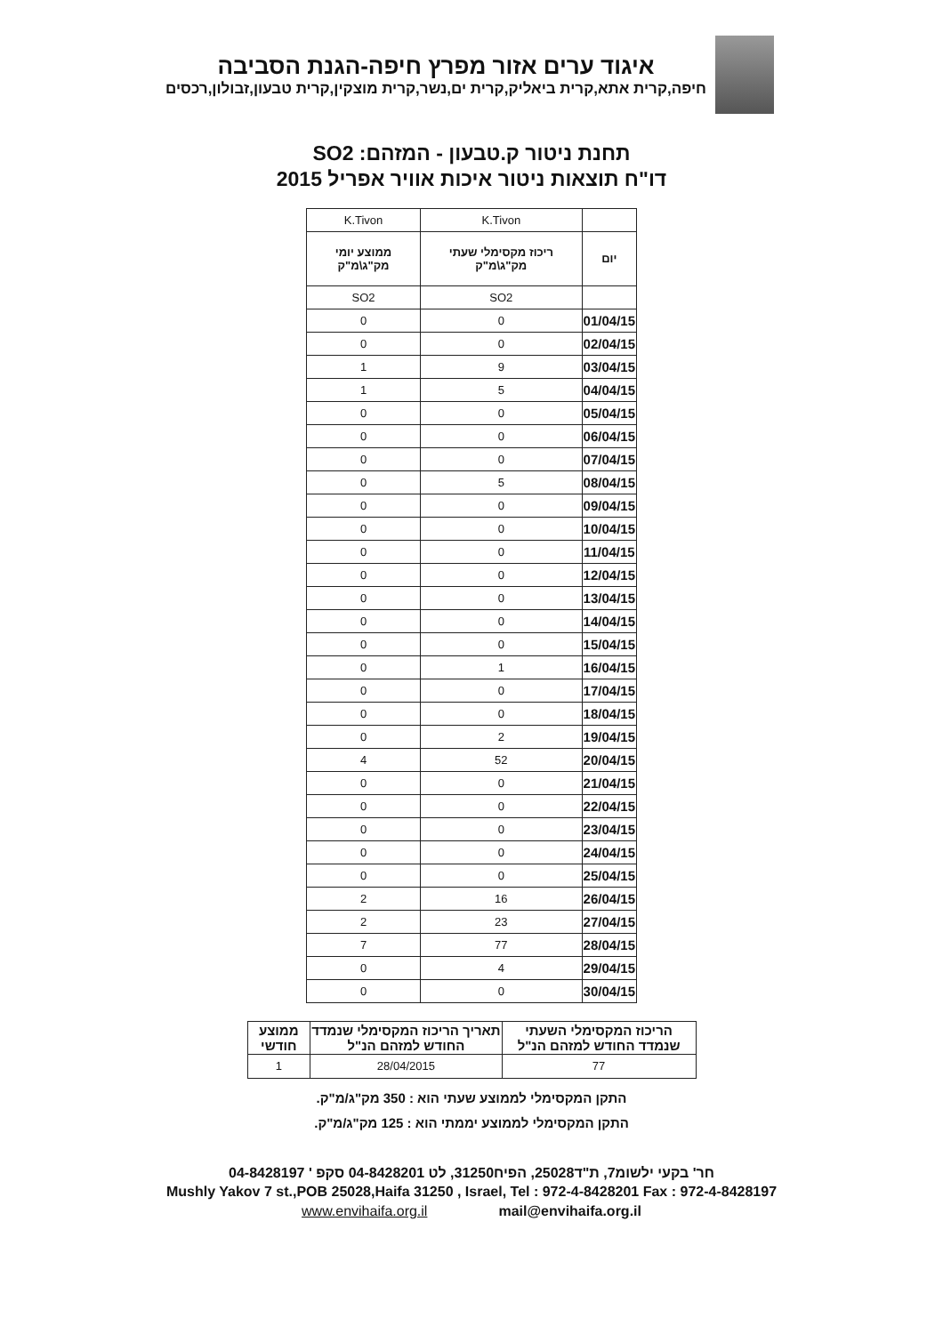איגוד ערים אזור מפרץ חיפה-הגנת הסביבה
חיפה,קרית אתא,קרית ביאליק,קרית ים,נשר,קרית מוצקין,קרית טבעון,זבולון,רכסים
תחנת ניטור ק.טבעון - המזהם: SO2
דו"ח תוצאות ניטור איכות אוויר אפריל 2015
| | K.Tivon | K.Tivon |
| יום | ריכוז מקסימלי שעתי מק"ג\מ"ק | ממוצע יומי מק"ג\מ"ק |
| | SO2 | SO2 |
| 01/04/15 | 0 | 0 |
| 02/04/15 | 0 | 0 |
| 03/04/15 | 9 | 1 |
| 04/04/15 | 5 | 1 |
| 05/04/15 | 0 | 0 |
| 06/04/15 | 0 | 0 |
| 07/04/15 | 0 | 0 |
| 08/04/15 | 5 | 0 |
| 09/04/15 | 0 | 0 |
| 10/04/15 | 0 | 0 |
| 11/04/15 | 0 | 0 |
| 12/04/15 | 0 | 0 |
| 13/04/15 | 0 | 0 |
| 14/04/15 | 0 | 0 |
| 15/04/15 | 0 | 0 |
| 16/04/15 | 1 | 0 |
| 17/04/15 | 0 | 0 |
| 18/04/15 | 0 | 0 |
| 19/04/15 | 2 | 0 |
| 20/04/15 | 52 | 4 |
| 21/04/15 | 0 | 0 |
| 22/04/15 | 0 | 0 |
| 23/04/15 | 0 | 0 |
| 24/04/15 | 0 | 0 |
| 25/04/15 | 0 | 0 |
| 26/04/15 | 16 | 2 |
| 27/04/15 | 23 | 2 |
| 28/04/15 | 77 | 7 |
| 29/04/15 | 4 | 0 |
| 30/04/15 | 0 | 0 |
| הריכוז המקסימלי השעתי שנמדד החודש למזהם הנ"ל | תאריך הריכוז המקסימלי שנמדד החודש למזהם הנ"ל | ממוצע חודשי |
| --- | --- | --- |
| 77 | 28/04/2015 | 1 |
התקן המקסימלי לממוצע שעתי הוא : 350 מק"ג/מ"ק.
התקן המקסימלי לממוצע יממתי הוא : 125 מק"ג/מ"ק.
חר' בקעי ילשומ7, ת"ד25028, הפיח31250, לט 04-8428201 סקפ ' 04-8428197
Mushly Yakov 7 st.,POB 25028,Haifa 31250 , Israel, Tel : 972-4-8428201 Fax : 972-4-8428197
www.envihaifa.org.il mail@envihaifa.org.il